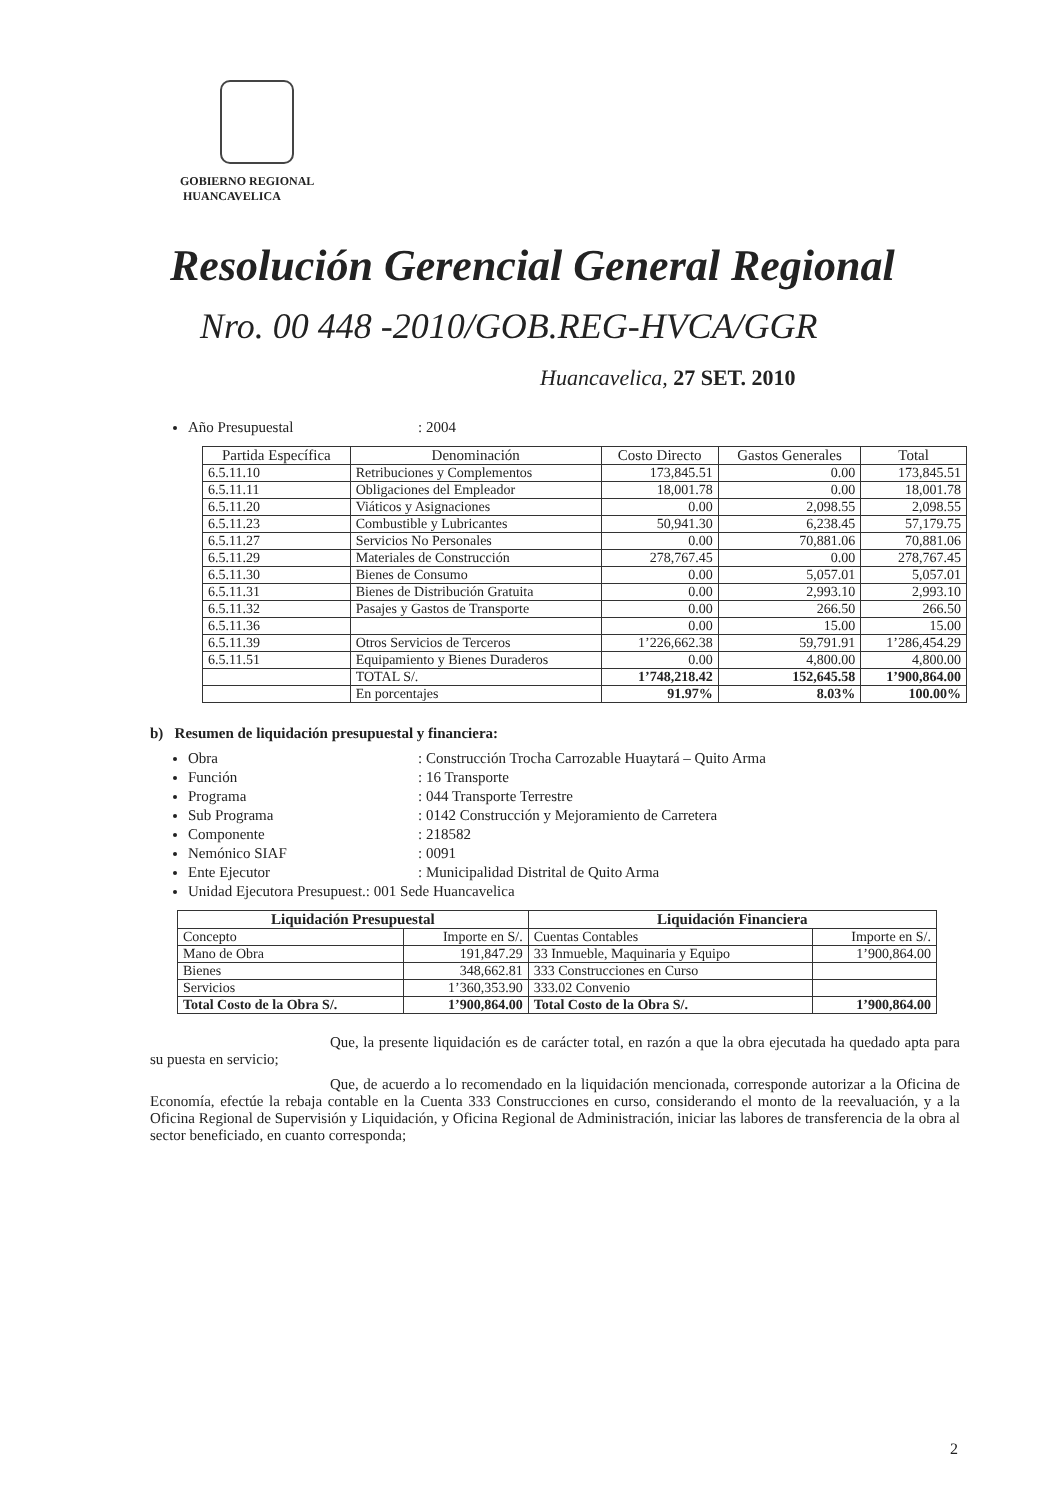GOBIERNO REGIONAL
HUANCAVELICA
Resolución Gerencial General Regional
Nro. 00 448 -2010/GOB.REG-HVCA/GGR
Huancavelica, 27 SET. 2010
Año Presupuestal: 2004
| Partida Específica | Denominación | Costo Directo | Gastos Generales | Total |
| --- | --- | --- | --- | --- |
| 6.5.11.10 | Retribuciones y Complementos | 173,845.51 | 0.00 | 173,845.51 |
| 6.5.11.11 | Obligaciones del Empleador | 18,001.78 | 0.00 | 18,001.78 |
| 6.5.11.20 | Viáticos y Asignaciones | 0.00 | 2,098.55 | 2,098.55 |
| 6.5.11.23 | Combustible y Lubricantes | 50,941.30 | 6,238.45 | 57,179.75 |
| 6.5.11.27 | Servicios No Personales | 0.00 | 70,881.06 | 70,881.06 |
| 6.5.11.29 | Materiales de Construcción | 278,767.45 | 0.00 | 278,767.45 |
| 6.5.11.30 | Bienes de Consumo | 0.00 | 5,057.01 | 5,057.01 |
| 6.5.11.31 | Bienes de Distribución Gratuita | 0.00 | 2,993.10 | 2,993.10 |
| 6.5.11.32 | Pasajes y Gastos de Transporte | 0.00 | 266.50 | 266.50 |
| 6.5.11.36 | | 0.00 | 15.00 | 15.00 |
| 6.5.11.39 | Otros Servicios de Terceros | 1’226,662.38 | 59,791.91 | 1’286,454.29 |
| 6.5.11.51 | Equipamiento y Bienes Duraderos | 0.00 | 4,800.00 | 4,800.00 |
| | TOTAL S/. | 1’748,218.42 | 152,645.58 | 1’900,864.00 |
| | En porcentajes | 91.97% | 8.03% | 100.00% |
b) Resumen de liquidación presupuestal y financiera:
Obra: Construcción Trocha Carrozable Huaytará – Quito Arma
Función: 16 Transporte
Programa: 044 Transporte Terrestre
Sub Programa: 0142 Construcción y Mejoramiento de Carretera
Componente: 218582
Nemónico SIAF: 0091
Ente Ejecutor: Municipalidad Distrital de Quito Arma
Unidad Ejecutora Presupuest.: 001 Sede Huancavelica
| Liquidación Presupuestal | | Liquidación Financiera | |
| --- | --- | --- | --- |
| Concepto | Importe en S/. | Cuentas Contables | Importe en S/. |
| Mano de Obra | 191,847.29 | 33 Inmueble, Maquinaria y Equipo | 1’900,864.00 |
| Bienes | 348,662.81 | 333 Construcciones en Curso | |
| Servicios | 1’360,353.90 | 333.02 Convenio | |
| Total Costo de la Obra S/. | 1’900,864.00 | Total Costo de la Obra S/. | 1’900,864.00 |
Que, la presente liquidación es de carácter total, en razón a que la obra ejecutada ha quedado apta para su puesta en servicio;
Que, de acuerdo a lo recomendado en la liquidación mencionada, corresponde autorizar a la Oficina de Economía, efectúe la rebaja contable en la Cuenta 333 Construcciones en curso, considerando el monto de la reevaluación, y a la Oficina Regional de Supervisión y Liquidación, y Oficina Regional de Administración, iniciar las labores de transferencia de la obra al sector beneficiado, en cuanto corresponda;
2